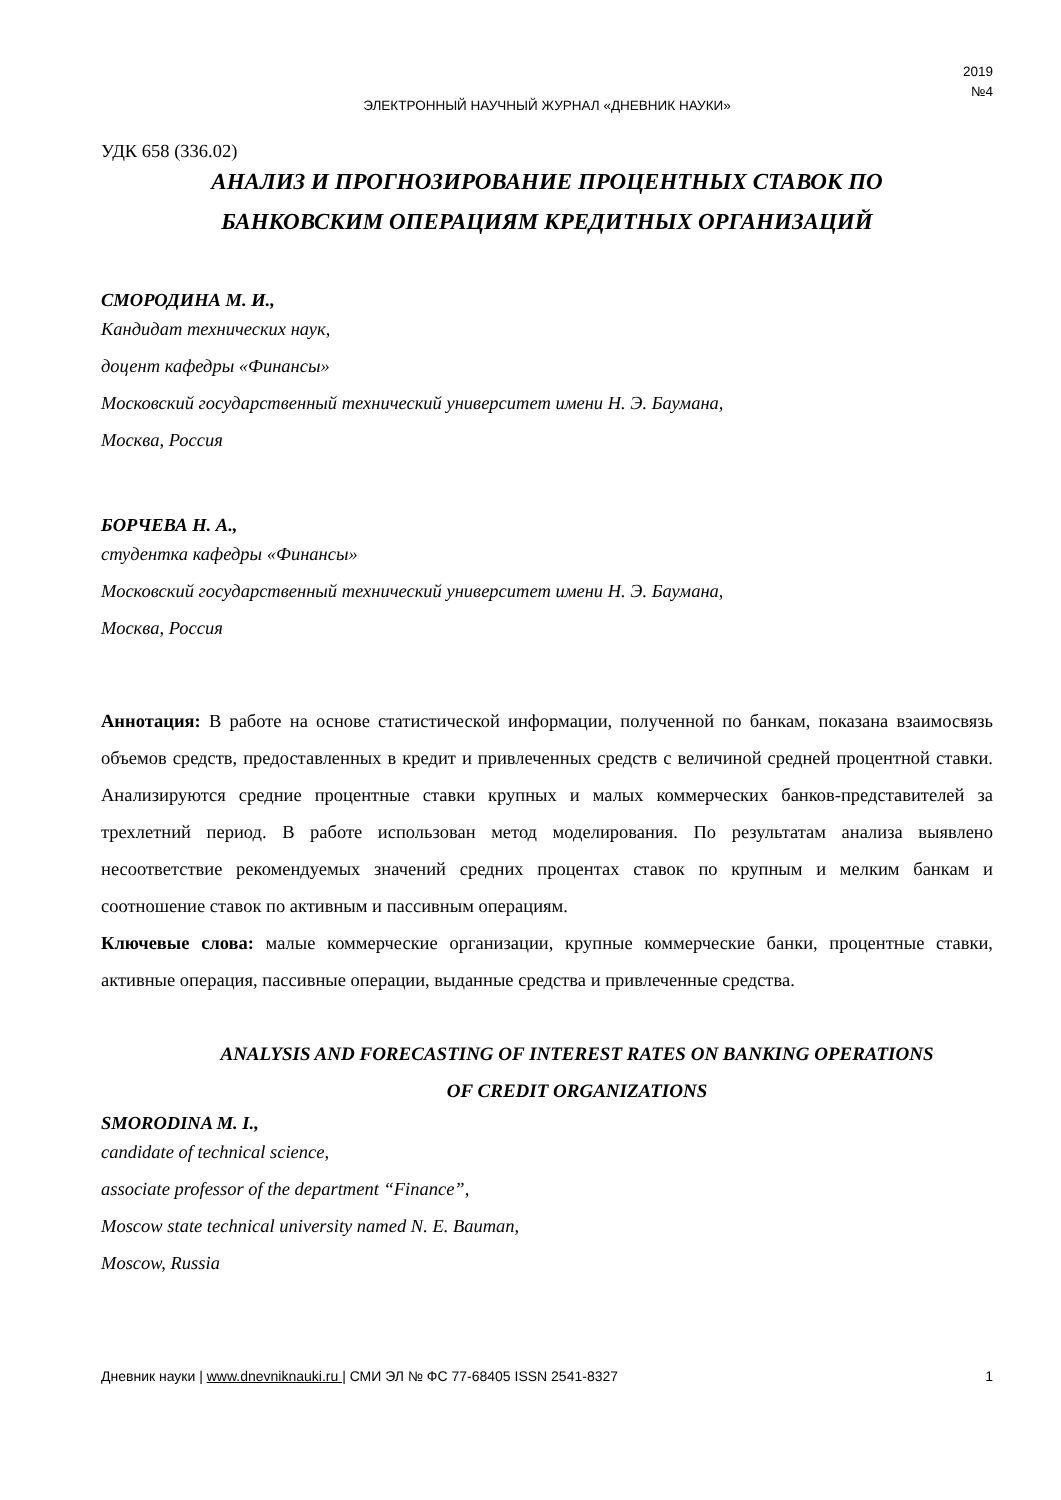2019
№4
ЭЛЕКТРОННЫЙ НАУЧНЫЙ ЖУРНАЛ «ДНЕВНИК НАУКИ»
УДК 658 (336.02)
АНАЛИЗ И ПРОГНОЗИРОВАНИЕ ПРОЦЕНТНЫХ СТАВОК ПО
БАНКОВСКИМ ОПЕРАЦИЯМ КРЕДИТНЫХ ОРГАНИЗАЦИЙ
СМОРОДИНА М. И.,
Кандидат технических наук,
доцент кафедры «Финансы»
Московский государственный технический университет имени Н. Э. Баумана,
Москва, Россия
БОРЧЕВА Н. А.,
студентка кафедры «Финансы»
Московский государственный технический университет имени Н. Э. Баумана,
Москва, Россия
Аннотация: В работе на основе статистической информации, полученной по банкам, показана взаимосвязь объемов средств, предоставленных в кредит и привлеченных средств с величиной средней процентной ставки. Анализируются средние процентные ставки крупных и малых коммерческих банков-представителей за трехлетний период. В работе использован метод моделирования. По результатам анализа выявлено несоответствие рекомендуемых значений средних процентах ставок по крупным и мелким банкам и соотношение ставок по активным и пассивным операциям.
Ключевые слова: малые коммерческие организации, крупные коммерческие банки, процентные ставки, активные операция, пассивные операции, выданные средства и привлеченные средства.
ANALYSIS AND FORECASTING OF INTEREST RATES ON BANKING OPERATIONS
OF CREDIT ORGANIZATIONS
SMORODINA M. I.,
candidate of technical science,
associate professor of the department “Finance”,
Moscow state technical university named N. E. Bauman,
Moscow, Russia
Дневник науки | www.dnevniknauki.ru | СМИ ЭЛ № ФС 77-68405 ISSN 2541-8327 1